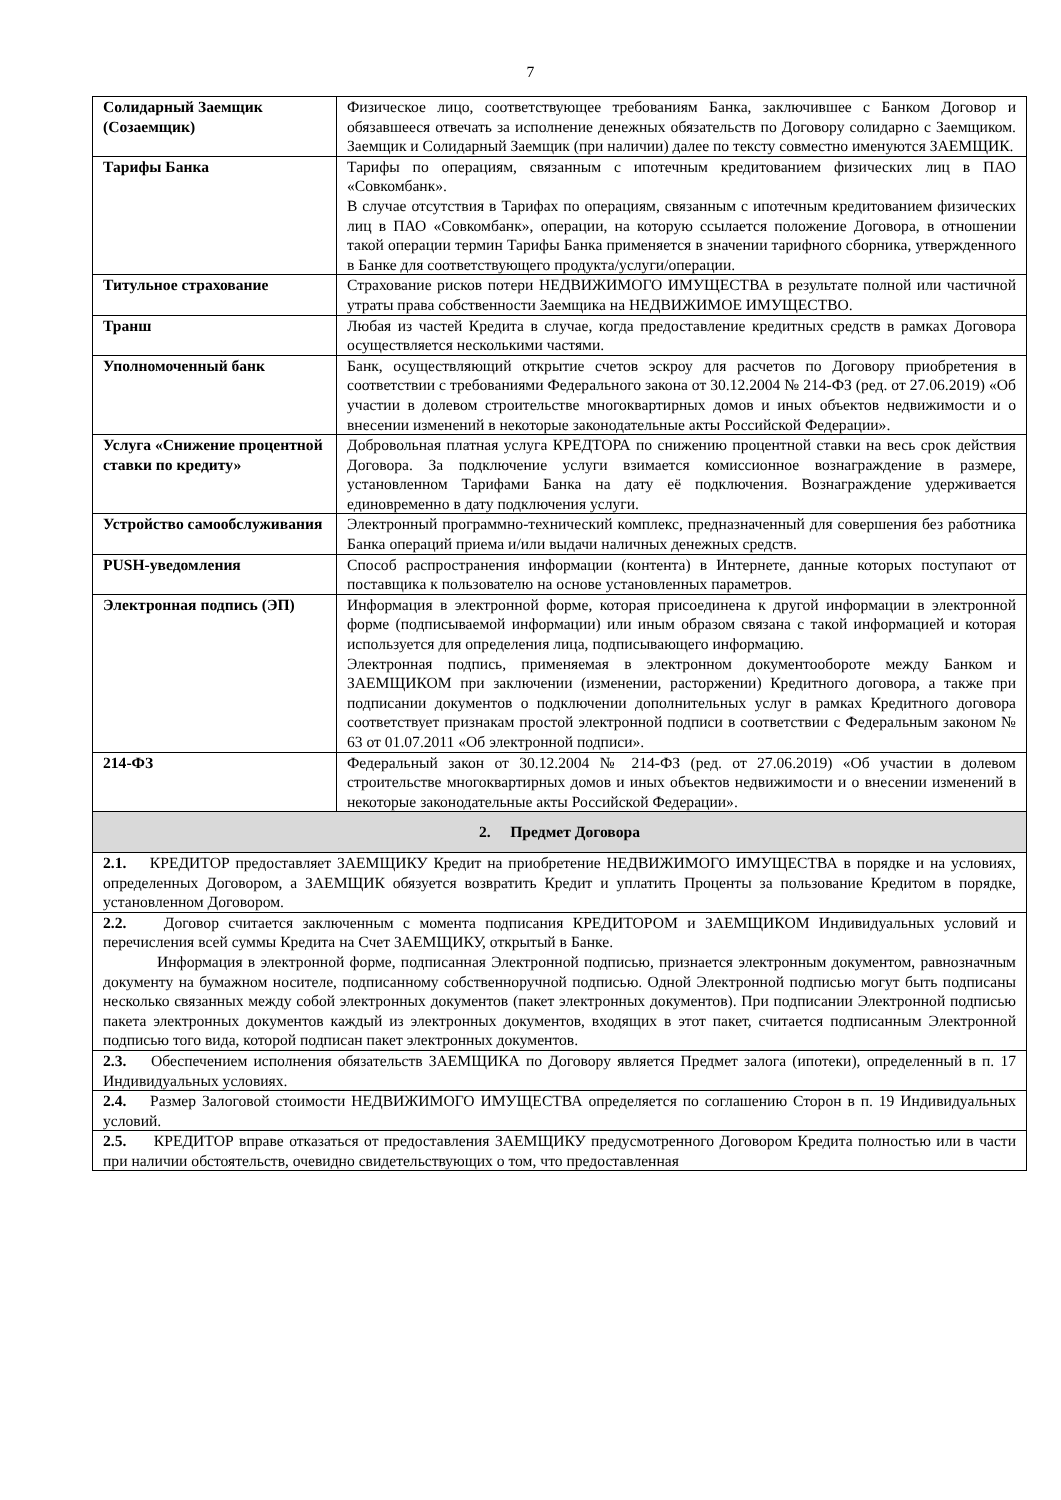7
| Солидарный Заемщик (Созаемщик) | Физическое лицо, соответствующее требованиям Банка, заключившее с Банком Договор и обязавшееся отвечать за исполнение денежных обязательств по Договору солидарно с Заемщиком. Заемщик и Солидарный Заемщик (при наличии) далее по тексту совместно именуются ЗАЕМЩИК. |
| Тарифы Банка | Тарифы по операциям, связанным с ипотечным кредитованием физических лиц в ПАО «Совкомбанк». В случае отсутствия в Тарифах по операциям, связанным с ипотечным кредитованием физических лиц в ПАО «Совкомбанк», операции, на которую ссылается положение Договора, в отношении такой операции термин Тарифы Банка применяется в значении тарифного сборника, утвержденного в Банке для соответствующего продукта/услуги/операции. |
| Титульное страхование | Страхование рисков потери НЕДВИЖИМОГО ИМУЩЕСТВА в результате полной или частичной утраты права собственности Заемщика на НЕДВИЖИМОЕ ИМУЩЕСТВО. |
| Транш | Любая из частей Кредита в случае, когда предоставление кредитных средств в рамках Договора осуществляется несколькими частями. |
| Уполномоченный банк | Банк, осуществляющий открытие счетов эскроу для расчетов по Договору приобретения в соответствии с требованиями Федерального закона от 30.12.2004 № 214-ФЗ (ред. от 27.06.2019) «Об участии в долевом строительстве многоквартирных домов и иных объектов недвижимости и о внесении изменений в некоторые законодательные акты Российской Федерации». |
| Услуга «Снижение процентной ставки по кредиту» | Добровольная платная услуга КРЕДТОРА по снижению процентной ставки на весь срок действия Договора. За подключение услуги взимается комиссионное вознаграждение в размере, установленном Тарифами Банка на дату её подключения. Вознаграждение удерживается единовременно в дату подключения услуги. |
| Устройство самообслуживания | Электронный программно-технический комплекс, предназначенный для совершения без работника Банка операций приема и/или выдачи наличных денежных средств. |
| PUSH-уведомления | Способ распространения информации (контента) в Интернете, данные которых поступают от поставщика к пользователю на основе установленных параметров. |
| Электронная подпись (ЭП) | Информация в электронной форме, которая присоединена к другой информации в электронной форме (подписываемой информации) или иным образом связана с такой информацией и которая используется для определения лица, подписывающего информацию. Электронная подпись, применяемая в электронном документообороте между Банком и ЗАЕМЩИКОМ при заключении (изменении, расторжении) Кредитного договора, а также при подписании документов о подключении дополнительных услуг в рамках Кредитного договора соответствует признакам простой электронной подписи в соответствии с Федеральным законом № 63 от 01.07.2011 «Об электронной подписи». |
| 214-ФЗ | Федеральный закон от 30.12.2004 № 214-ФЗ (ред. от 27.06.2019) «Об участии в долевом строительстве многоквартирных домов и иных объектов недвижимости и о внесении изменений в некоторые законодательные акты Российской Федерации». |
| 2. Предмет Договора | |
| 2.1. КРЕДИТОР предоставляет ЗАЕМЩИКУ Кредит на приобретение НЕДВИЖИМОГО ИМУЩЕСТВА в порядке и на условиях, определенных Договором, а ЗАЕМЩИК обязуется возвратить Кредит и уплатить Проценты за пользование Кредитом в порядке, установленном Договором. | |
| 2.2. Договор считается заключенным с момента подписания КРЕДИТОРОМ и ЗАЕМЩИКОМ Индивидуальных условий и перечисления всей суммы Кредита на Счет ЗАЕМЩИКУ, открытый в Банке. Информация в электронной форме, подписанная Электронной подписью, признается электронным документом, равнозначным документу на бумажном носителе, подписанному собственноручной подписью. Одной Электронной подписью могут быть подписаны несколько связанных между собой электронных документов (пакет электронных документов). При подписании Электронной подписью пакета электронных документов каждый из электронных документов, входящих в этот пакет, считается подписанным Электронной подписью того вида, которой подписан пакет электронных документов. | |
| 2.3. Обеспечением исполнения обязательств ЗАЕМЩИКА по Договору является Предмет залога (ипотеки), определенный в п. 17 Индивидуальных условиях. | |
| 2.4. Размер Залоговой стоимости НЕДВИЖИМОГО ИМУЩЕСТВА определяется по соглашению Сторон в п. 19 Индивидуальных условий. | |
| 2.5. КРЕДИТОР вправе отказаться от предоставления ЗАЕМЩИКУ предусмотренного Договором Кредита полностью или в части при наличии обстоятельств, очевидно свидетельствующих о том, что предоставленная | |